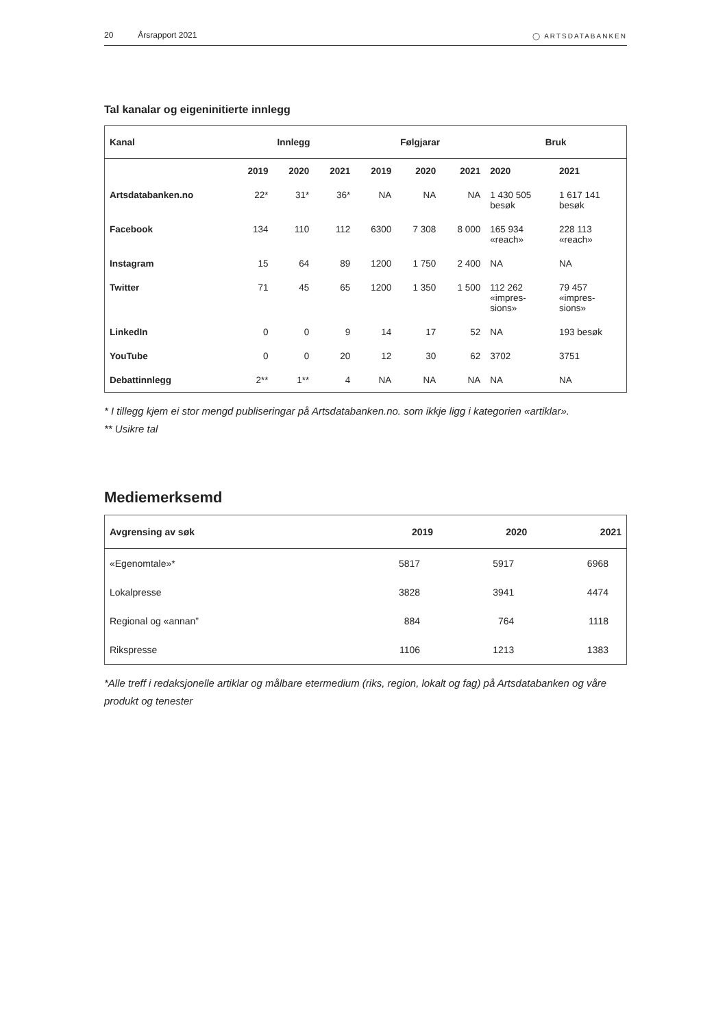20 Årsrapport 2021
◯ ARTSDATABANKEN
Tal kanalar og eigeninitierte innlegg
| Kanal | Innlegg | | | Følgjarar | | | Bruk | |
| --- | --- | --- | --- | --- | --- | --- | --- | --- |
| | 2019 | 2020 | 2021 | 2019 | 2020 | 2021 | 2020 | 2021 |
| Artsdatabanken.no | 22* | 31* | 36* | NA | NA | NA | 1 430 505 besøk | 1 617 141 besøk |
| Facebook | 134 | 110 | 112 | 6300 | 7 308 | 8 000 | 165 934 «reach» | 228 113 «reach» |
| Instagram | 15 | 64 | 89 | 1200 | 1 750 | 2 400 | NA | NA |
| Twitter | 71 | 45 | 65 | 1200 | 1 350 | 1 500 | 112 262 «impres- sions» | 79 457 «impres- sions» |
| LinkedIn | 0 | 0 | 9 | 14 | 17 | 52 | NA | 193 besøk |
| YouTube | 0 | 0 | 20 | 12 | 30 | 62 | 3702 | 3751 |
| Debattinnlegg | 2** | 1** | 4 | NA | NA | NA | NA | NA |
* I tillegg kjem ei stor mengd publiseringar på Artsdatabanken.no. som ikkje ligg i kategorien «artiklar».
** Usikre tal
Mediemerksemd
| Avgrensing av søk | 2019 | 2020 | 2021 |
| --- | --- | --- | --- |
| «Egenomtale»* | 5817 | 5917 | 6968 |
| Lokalpresse | 3828 | 3941 | 4474 |
| Regional og «annan” | 884 | 764 | 1118 |
| Rikspresse | 1106 | 1213 | 1383 |
*Alle treff i redaksjonelle artiklar og målbare etermedium (riks, region, lokalt og fag) på Artsdatabanken og våre produkt og tenester